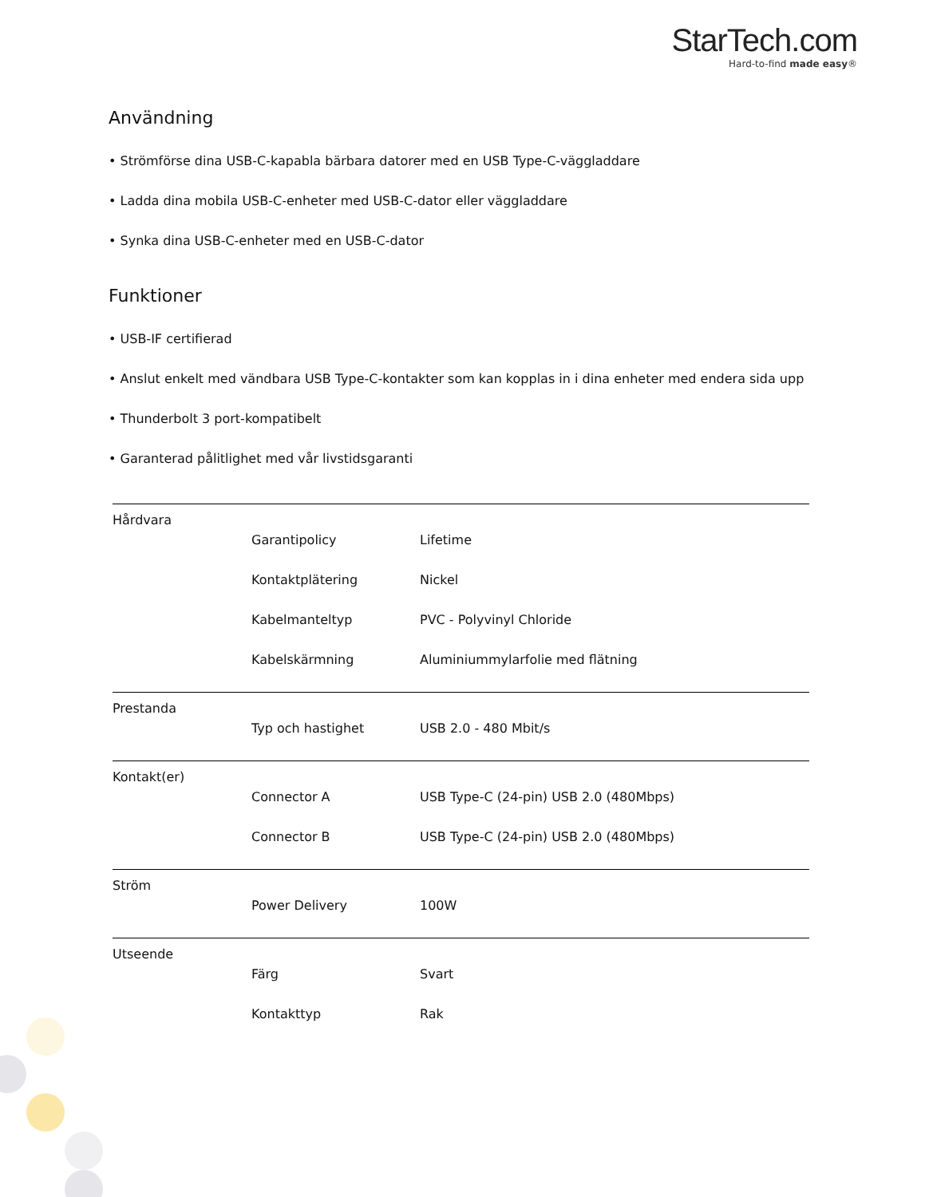StarTech.com
Hard-to-find made easy®
Användning
• Strömförse dina USB-C-kapabla bärbara datorer med en USB Type-C-väggladdare
• Ladda dina mobila USB-C-enheter med USB-C-dator eller väggladdare
• Synka dina USB-C-enheter med en USB-C-dator
Funktioner
• USB-IF certifierad
• Anslut enkelt med vändbara USB Type-C-kontakter som kan kopplas in i dina enheter med endera sida upp
• Thunderbolt 3 port-kompatibelt
• Garanterad pålitlighet med vår livstidsgaranti
| Hårdvara | | |
| | Garantipolicy | Lifetime |
| | Kontaktplätering | Nickel |
| | Kabelmanteltyp | PVC - Polyvinyl Chloride |
| | Kabelskärmning | Aluminiummylarfolie med flätning |
| Prestanda | | |
| | Typ och hastighet | USB 2.0 - 480 Mbit/s |
| Kontakt(er) | | |
| | Connector A | USB Type-C (24-pin) USB 2.0 (480Mbps) |
| | Connector B | USB Type-C (24-pin) USB 2.0 (480Mbps) |
| Ström | | |
| | Power Delivery | 100W |
| Utseende | | |
| | Färg | Svart |
| | Kontakttyp | Rak |